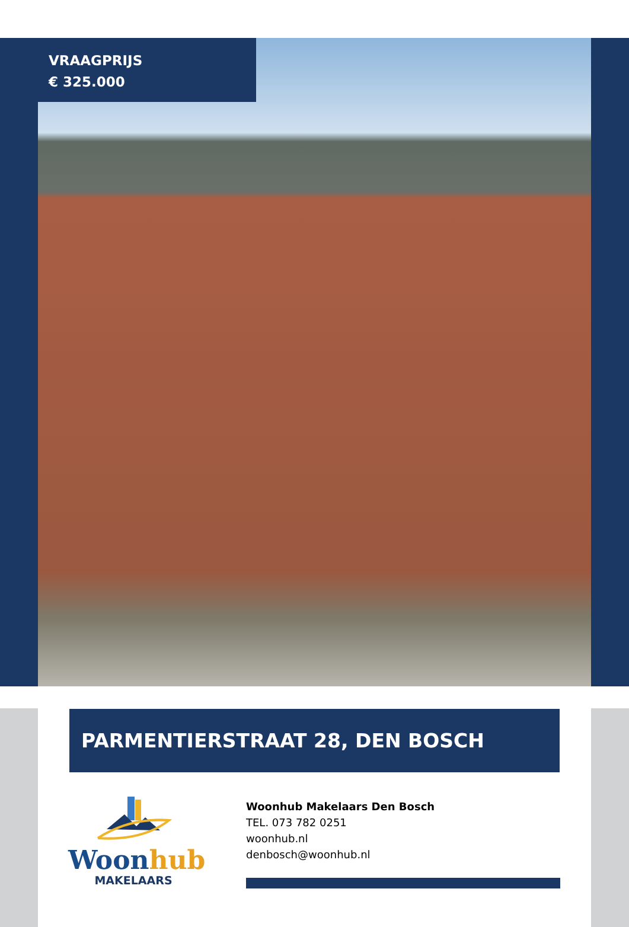VRAAGPRIJS
€ 325.000
PARMENTIERSTRAAT 28, DEN BOSCH
Woon hub
MAKELAARS
Woonhub Makelaars Den Bosch
TEL. 073 782 0251
woonhub.nl
denbosch@woonhub.nl